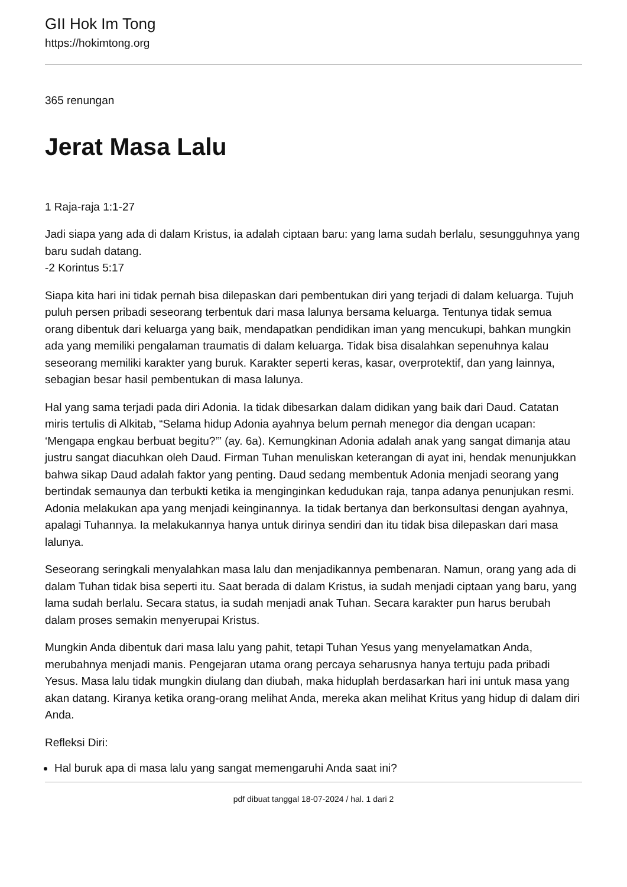GII Hok Im Tong
https://hokimtong.org
365 renungan
Jerat Masa Lalu
1 Raja-raja 1:1-27
Jadi siapa yang ada di dalam Kristus, ia adalah ciptaan baru: yang lama sudah berlalu, sesungguhnya yang baru sudah datang.
-2 Korintus 5:17
Siapa kita hari ini tidak pernah bisa dilepaskan dari pembentukan diri yang terjadi di dalam keluarga. Tujuh puluh persen pribadi seseorang terbentuk dari masa lalunya bersama keluarga. Tentunya tidak semua orang dibentuk dari keluarga yang baik, mendapatkan pendidikan iman yang mencukupi, bahkan mungkin ada yang memiliki pengalaman traumatis di dalam keluarga. Tidak bisa disalahkan sepenuhnya kalau seseorang memiliki karakter yang buruk. Karakter seperti keras, kasar, overprotektif, dan yang lainnya, sebagian besar hasil pembentukan di masa lalunya.
Hal yang sama terjadi pada diri Adonia. Ia tidak dibesarkan dalam didikan yang baik dari Daud. Catatan miris tertulis di Alkitab, “Selama hidup Adonia ayahnya belum pernah menegor dia dengan ucapan: ‘Mengapa engkau berbuat begitu?’” (ay. 6a). Kemungkinan Adonia adalah anak yang sangat dimanja atau justru sangat diacuhkan oleh Daud. Firman Tuhan menuliskan keterangan di ayat ini, hendak menunjukkan bahwa sikap Daud adalah faktor yang penting. Daud sedang membentuk Adonia menjadi seorang yang bertindak semaunya dan terbukti ketika ia menginginkan kedudukan raja, tanpa adanya penunjukan resmi. Adonia melakukan apa yang menjadi keinginannya. Ia tidak bertanya dan berkonsultasi dengan ayahnya, apalagi Tuhannya. Ia melakukannya hanya untuk dirinya sendiri dan itu tidak bisa dilepaskan dari masa lalunya.
Seseorang seringkali menyalahkan masa lalu dan menjadikannya pembenaran. Namun, orang yang ada di dalam Tuhan tidak bisa seperti itu. Saat berada di dalam Kristus, ia sudah menjadi ciptaan yang baru, yang lama sudah berlalu. Secara status, ia sudah menjadi anak Tuhan. Secara karakter pun harus berubah dalam proses semakin menyerupai Kristus.
Mungkin Anda dibentuk dari masa lalu yang pahit, tetapi Tuhan Yesus yang menyelamatkan Anda, merubahnya menjadi manis. Pengejaran utama orang percaya seharusnya hanya tertuju pada pribadi Yesus. Masa lalu tidak mungkin diulang dan diubah, maka hiduplah berdasarkan hari ini untuk masa yang akan datang. Kiranya ketika orang-orang melihat Anda, mereka akan melihat Kritus yang hidup di dalam diri Anda.
Refleksi Diri:
Hal buruk apa di masa lalu yang sangat memengaruhi Anda saat ini?
pdf dibuat tanggal 18-07-2024 / hal. 1 dari 2